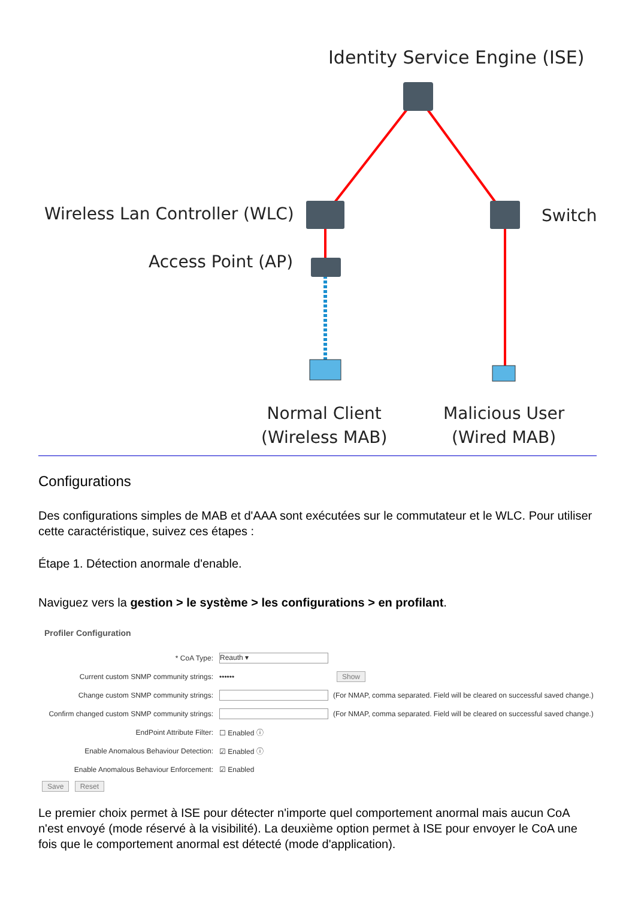Identity Service Engine (ISE)
Wireless Lan Controller (WLC) Switch
Access Point (AP)
Normal Client
(Wireless MAB)
Malicious User
(Wired MAB)
Configurations
Des configurations simples de MAB et d'AAA sont exécutées sur le commutateur et le WLC. Pour utiliser cette caractéristique, suivez ces étapes :
Étape 1. Détection anormale d'enable.
Naviguez vers la gestion > le système > les configurations > en profilant.
Profiler Configuration
* CoA Type:
Reauth ▾
Current custom SNMP community strings: •••••• Show
Change custom SNMP community strings:
(For NMAP, comma separated. Field will be cleared on successful saved change.)
Confirm changed custom SNMP community strings:
(For NMAP, comma separated. Field will be cleared on successful saved change.)
EndPoint Attribute Filter: ☐ Enabled ⓘ
Enable Anomalous Behaviour Detection: ☑ Enabled ⓘ
Enable Anomalous Behaviour Enforcement: ☑ Enabled
Save Reset
Le premier choix permet à ISE pour détecter n'importe quel comportement anormal mais aucun CoA n'est envoyé (mode réservé à la visibilité). La deuxième option permet à ISE pour envoyer le CoA une fois que le comportement anormal est détecté (mode d'application).